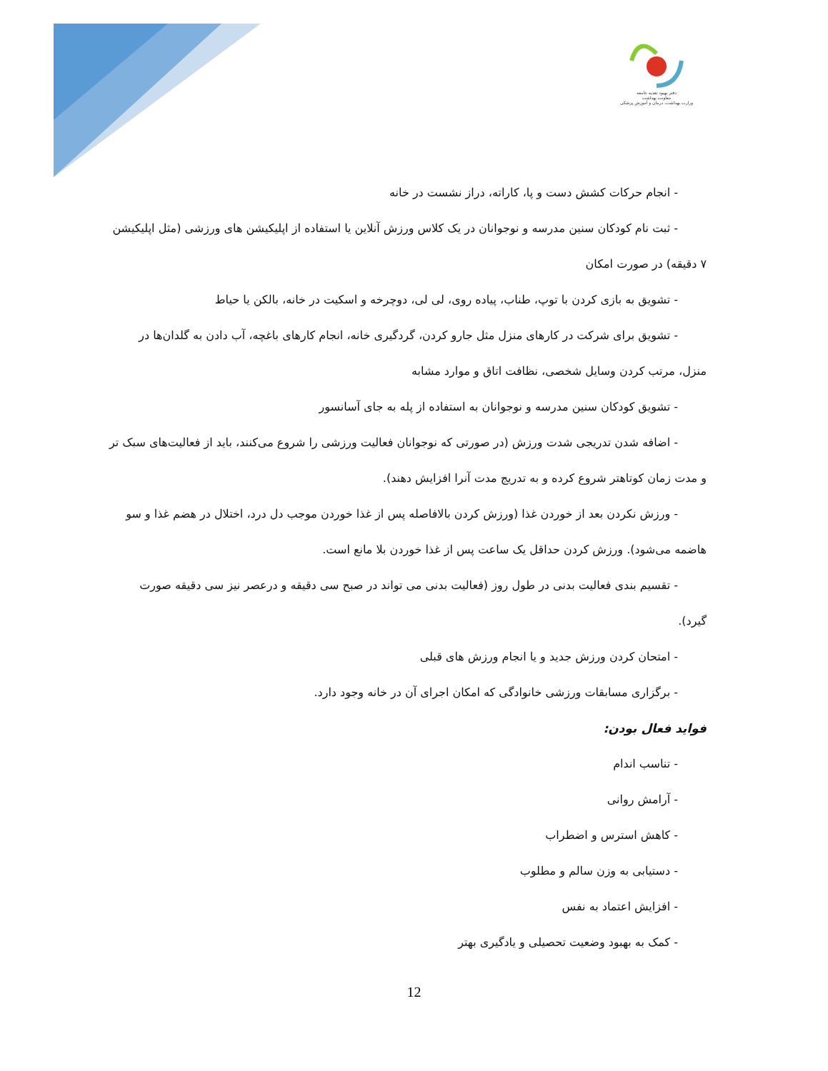دفتر بهبود تغذیه جامعه
معاونت بهداشت
وزارت بهداشت، درمان و آموزش پزشکی
- انجام حرکات کشش دست و پا، کاراته، دراز نشست در خانه
- ثبت نام کودکان سنین مدرسه و نوجوانان در یک کلاس ورزش آنلاین یا استفاده از اپلیکیشن های ورزشی (مثل اپلیکیشن
۷ دقیقه) در صورت امکان
- تشویق به بازی کردن با توپ، طناب، پیاده روی، لی لی، دوچرخه و اسکیت در خانه، بالکن یا حیاط
- تشویق برای شرکت در کارهای منزل مثل جارو کردن، گردگیری خانه، انجام کارهای باغچه، آب دادن به گلدان‌ها در
منزل، مرتب کردن وسایل شخصی، نظافت اتاق و موارد مشابه
- تشویق کودکان سنین مدرسه و نوجوانان به استفاده از پله به جای آسانسور
- اضافه شدن تدریجی شدت ورزش (در صورتی که نوجوانان فعالیت ورزشی را شروع می‌کنند، باید از فعالیت‌های سبک تر
و مدت زمان کوتاهتر شروع کرده و به تدریج مدت آنرا افزایش دهند).
- ورزش نکردن بعد از خوردن غذا (ورزش کردن بالافاصله پس از غذا خوردن موجب دل درد، اختلال در هضم غذا و سو
هاضمه می‌شود). ورزش کردن حداقل یک ساعت پس از غذا خوردن بلا مانع است.
- تقسیم بندی فعالیت بدنی در طول روز (فعالیت بدنی می تواند در صبح سی دقیقه و درعصر نیز سی دقیقه صورت
گیرد).
- امتحان کردن ورزش جدید و یا انجام ورزش های قبلی
- برگزاری مسابقات ورزشی خانوادگی که امکان اجرای آن در خانه وجود دارد.
فواید فعال بودن:
- تناسب اندام
- آرامش روانی
- کاهش استرس و اضطراب
- دستیابی به وزن سالم و مطلوب
- افزایش اعتماد به نفس
- کمک به بهبود وضعیت تحصیلی و یادگیری بهتر
12